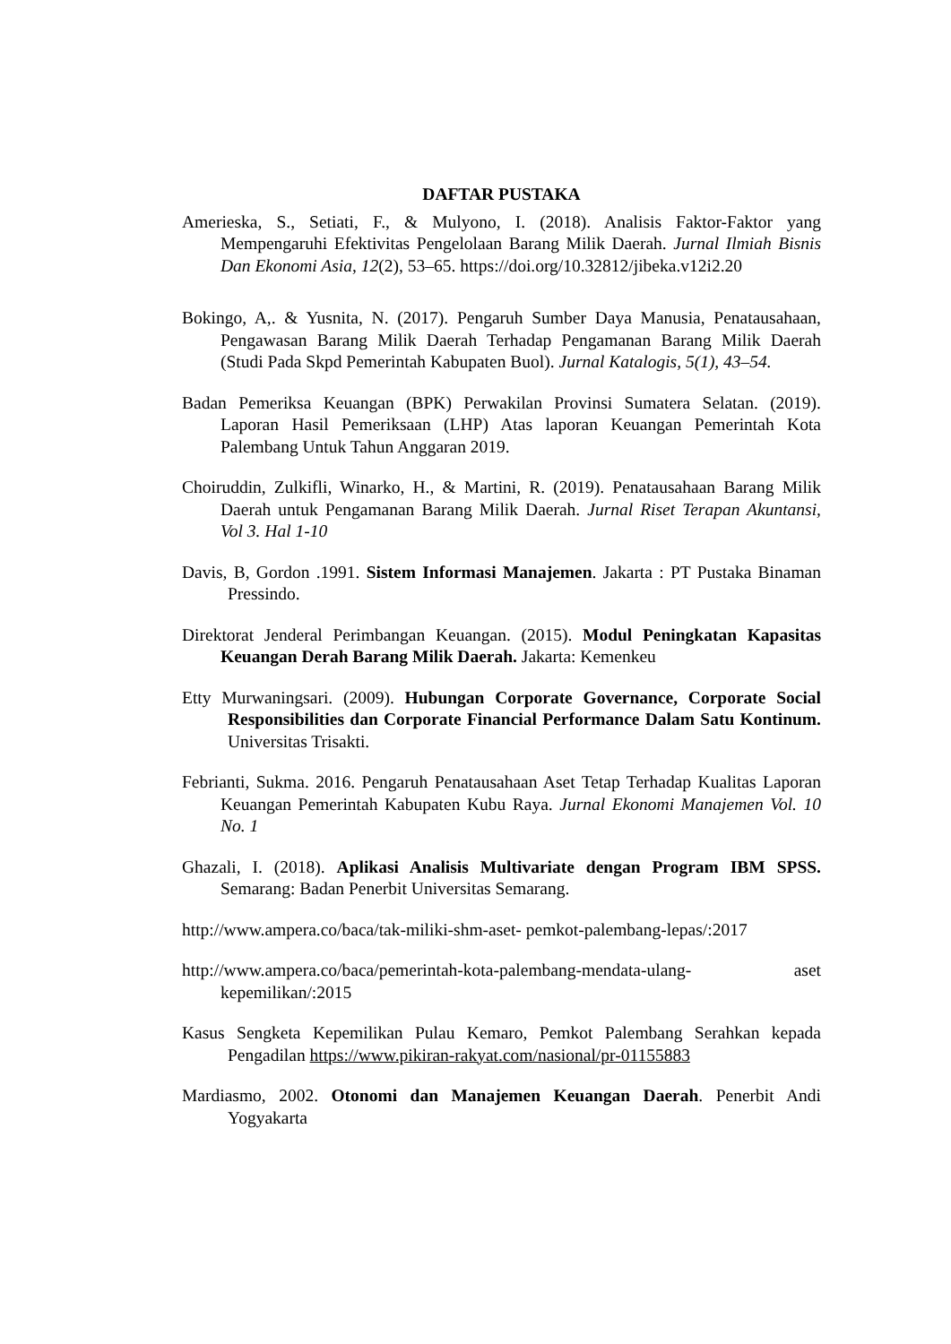DAFTAR PUSTAKA
Amerieska, S., Setiati, F., & Mulyono, I. (2018). Analisis Faktor-Faktor yang Mempengaruhi Efektivitas Pengelolaan Barang Milik Daerah. Jurnal Ilmiah Bisnis Dan Ekonomi Asia, 12(2), 53–65. https://doi.org/10.32812/jibeka.v12i2.20
Bokingo, A,. & Yusnita, N. (2017). Pengaruh Sumber Daya Manusia, Penatausahaan, Pengawasan Barang Milik Daerah Terhadap Pengamanan Barang Milik Daerah (Studi Pada Skpd Pemerintah Kabupaten Buol). Jurnal Katalogis, 5(1), 43–54.
Badan Pemeriksa Keuangan (BPK) Perwakilan Provinsi Sumatera Selatan. (2019). Laporan Hasil Pemeriksaan (LHP) Atas laporan Keuangan Pemerintah Kota Palembang Untuk Tahun Anggaran 2019.
Choiruddin, Zulkifli, Winarko, H., & Martini, R. (2019). Penatausahaan Barang Milik Daerah untuk Pengamanan Barang Milik Daerah. Jurnal Riset Terapan Akuntansi, Vol 3. Hal 1-10
Davis, B, Gordon .1991. Sistem Informasi Manajemen. Jakarta : PT Pustaka Binaman Pressindo.
Direktorat Jenderal Perimbangan Keuangan. (2015). Modul Peningkatan Kapasitas Keuangan Derah Barang Milik Daerah. Jakarta: Kemenkeu
Etty Murwaningsari. (2009). Hubungan Corporate Governance, Corporate Social Responsibilities dan Corporate Financial Performance Dalam Satu Kontinum. Universitas Trisakti.
Febrianti, Sukma. 2016. Pengaruh Penatausahaan Aset Tetap Terhadap Kualitas Laporan Keuangan Pemerintah Kabupaten Kubu Raya. Jurnal Ekonomi Manajemen Vol. 10 No. 1
Ghazali, I. (2018). Aplikasi Analisis Multivariate dengan Program IBM SPSS. Semarang: Badan Penerbit Universitas Semarang.
http://www.ampera.co/baca/tak-miliki-shm-aset- pemkot-palembang-lepas/:2017
http://www.ampera.co/baca/pemerintah-kota-palembang-mendata-ulang- aset kepemilikan/:2015
Kasus Sengketa Kepemilikan Pulau Kemaro, Pemkot Palembang Serahkan kepada Pengadilan https://www.pikiran-rakyat.com/nasional/pr-01155883
Mardiasmo, 2002. Otonomi dan Manajemen Keuangan Daerah. Penerbit Andi Yogyakarta